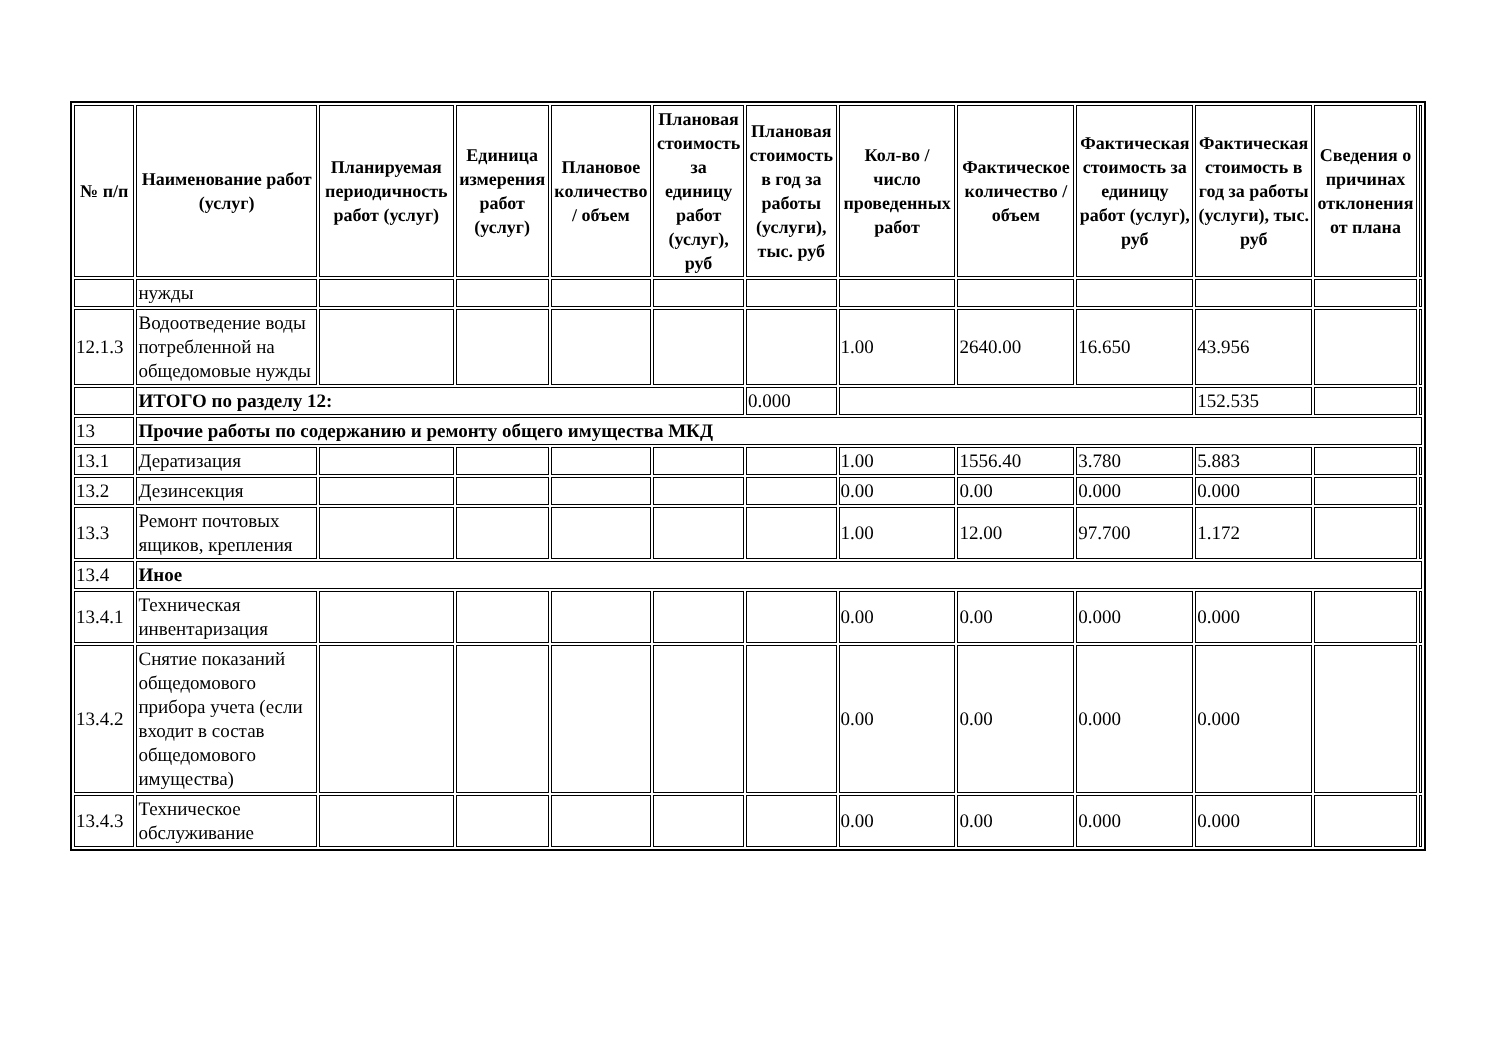| № п/п | Наименование работ (услуг) | Планируемая периодичность работ (услуг) | Единица измерения работ (услуг) | Плановое количество / объем | Плановая стоимость за единицу работ (услуг), руб | Плановая стоимость в год за работы (услуги), тыс. руб | Кол-во / число проведенных работ | Фактическое количество / объем | Фактическая стоимость за единицу работ (услуг), руб | Фактическая стоимость в год за работы (услуги), тыс. руб | Сведения о причинах отклонения от плана | |
| --- | --- | --- | --- | --- | --- | --- | --- | --- | --- | --- | --- | --- |
| | нужды | | | | | | | | | | | |
| 12.1.3 | Водоотведение воды потребленной на общедомовые нужды | | | | | | 1.00 | 2640.00 | 16.650 | 43.956 | | |
| | ИТОГО по разделу 12: | | | | | 0.000 | | | | 152.535 | | |
| 13 | Прочие работы по содержанию и ремонту общего имущества МКД | | | | | | | | | | | |
| 13.1 | Дератизация | | | | | | 1.00 | 1556.40 | 3.780 | 5.883 | | |
| 13.2 | Дезинсекция | | | | | | 0.00 | 0.00 | 0.000 | 0.000 | | |
| 13.3 | Ремонт почтовых ящиков, крепления | | | | | | 1.00 | 12.00 | 97.700 | 1.172 | | |
| 13.4 | Иное | | | | | | | | | | | |
| 13.4.1 | Техническая инвентаризация | | | | | | 0.00 | 0.00 | 0.000 | 0.000 | | |
| 13.4.2 | Снятие показаний общедомового прибора учета (если входит в состав общедомового имущества) | | | | | | 0.00 | 0.00 | 0.000 | 0.000 | | |
| 13.4.3 | Техническое обслуживание | | | | | | 0.00 | 0.00 | 0.000 | 0.000 | | |